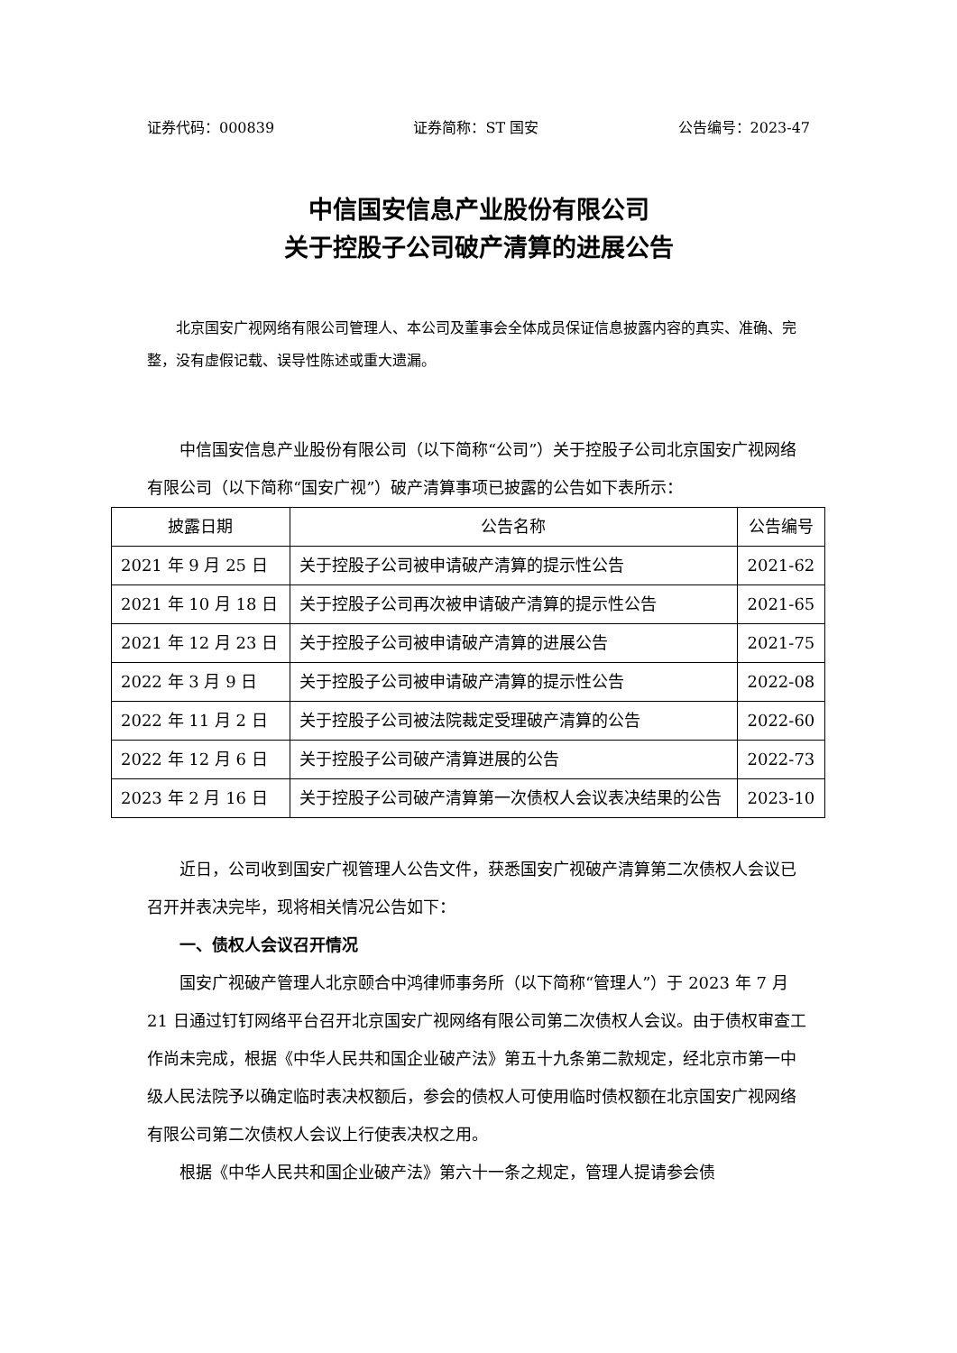证券代码：000839 证券简称：ST 国安 公告编号：2023-47
中信国安信息产业股份有限公司
关于控股子公司破产清算的进展公告
北京国安广视网络有限公司管理人、本公司及董事会全体成员保证信息披露内容的真实、准确、完整，没有虚假记载、误导性陈述或重大遗漏。
中信国安信息产业股份有限公司（以下简称“公司”）关于控股子公司北京国安广视网络有限公司（以下简称“国安广视”）破产清算事项已披露的公告如下表所示：
| 披露日期 | 公告名称 | 公告编号 |
| --- | --- | --- |
| 2021 年 9 月 25 日 | 关于控股子公司被申请破产清算的提示性公告 | 2021-62 |
| 2021 年 10 月 18 日 | 关于控股子公司再次被申请破产清算的提示性公告 | 2021-65 |
| 2021 年 12 月 23 日 | 关于控股子公司被申请破产清算的进展公告 | 2021-75 |
| 2022 年 3 月 9 日 | 关于控股子公司被申请破产清算的提示性公告 | 2022-08 |
| 2022 年 11 月 2 日 | 关于控股子公司被法院裁定受理破产清算的公告 | 2022-60 |
| 2022 年 12 月 6 日 | 关于控股子公司破产清算进展的公告 | 2022-73 |
| 2023 年 2 月 16 日 | 关于控股子公司破产清算第一次债权人会议表决结果的公告 | 2023-10 |
近日，公司收到国安广视管理人公告文件，获悉国安广视破产清算第二次债权人会议已召开并表决完毕，现将相关情况公告如下：
一、债权人会议召开情况
国安广视破产管理人北京颐合中鸿律师事务所（以下简称“管理人”）于 2023 年 7 月 21 日通过钉钉网络平台召开北京国安广视网络有限公司第二次债权人会议。由于债权审查工作尚未完成，根据《中华人民共和国企业破产法》第五十九条第二款规定，经北京市第一中级人民法院予以确定临时表决权额后，参会的债权人可使用临时债权额在北京国安广视网络有限公司第二次债权人会议上行使表决权之用。
根据《中华人民共和国企业破产法》第六十一条之规定，管理人提请参会债